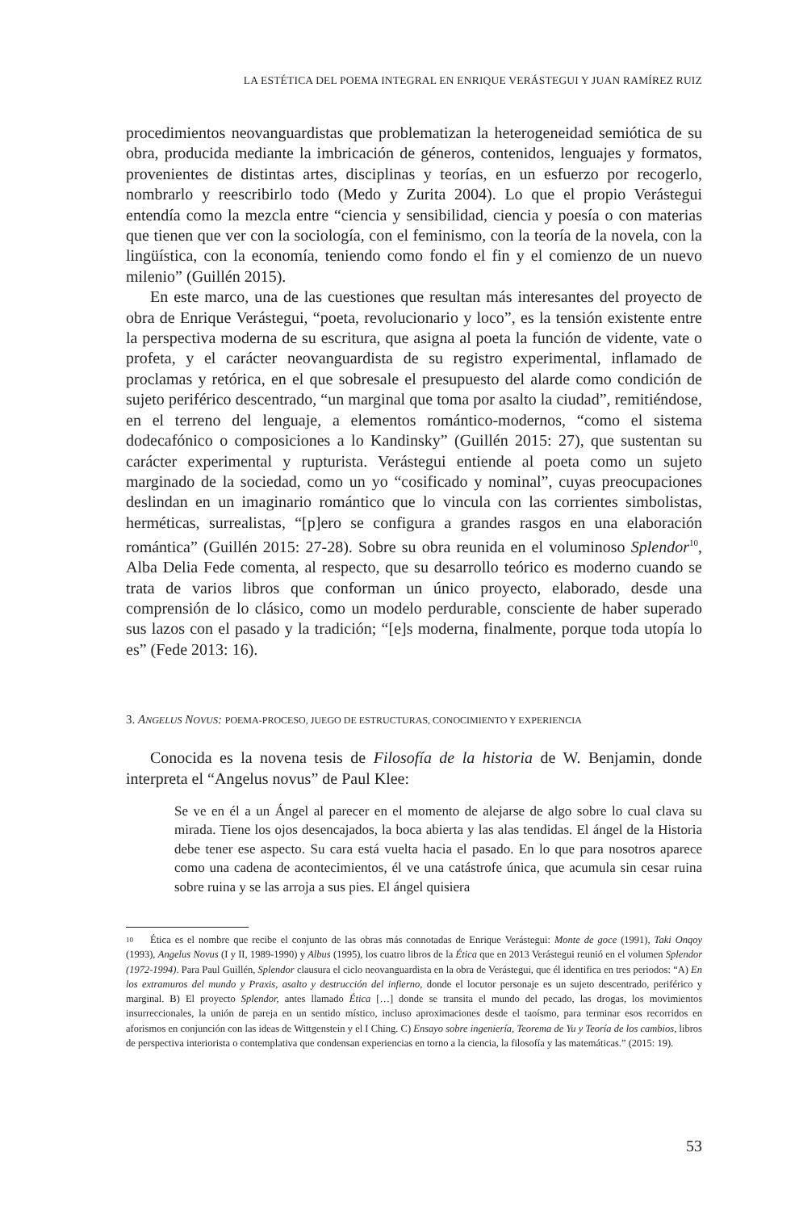LA ESTÉTICA DEL POEMA INTEGRAL EN ENRIQUE VERÁSTEGUI Y JUAN RAMÍREZ RUIZ
procedimientos neovanguardistas que problematizan la heterogeneidad semiótica de su obra, producida mediante la imbricación de géneros, contenidos, lenguajes y formatos, provenientes de distintas artes, disciplinas y teorías, en un esfuerzo por recogerlo, nombrarlo y reescribirlo todo (Medo y Zurita 2004). Lo que el propio Verástegui entendía como la mezcla entre “ciencia y sensibilidad, ciencia y poesía o con materias que tienen que ver con la sociología, con el feminismo, con la teoría de la novela, con la lingüística, con la economía, teniendo como fondo el fin y el comienzo de un nuevo milenio” (Guillén 2015).
En este marco, una de las cuestiones que resultan más interesantes del proyecto de obra de Enrique Verástegui, “poeta, revolucionario y loco”, es la tensión existente entre la perspectiva moderna de su escritura, que asigna al poeta la función de vidente, vate o profeta, y el carácter neovanguardista de su registro experimental, inflamado de proclamas y retórica, en el que sobresale el presupuesto del alarde como condición de sujeto periférico descentrado, “un marginal que toma por asalto la ciudad”, remitiéndose, en el terreno del lenguaje, a elementos romántico-modernos, “como el sistema dodecafónico o composiciones a lo Kandinsky” (Guillén 2015: 27), que sustentan su carácter experimental y rupturista. Verástegui entiende al poeta como un sujeto marginado de la sociedad, como un yo “cosificado y nominal”, cuyas preocupaciones deslindan en un imaginario romántico que lo vincula con las corrientes simbolistas, herméticas, surrealistas, “[p]ero se configura a grandes rasgos en una elaboración romántica” (Guillén 2015: 27-28). Sobre su obra reunida en el voluminoso Splendor<sup>10</sup>, Alba Delia Fede comenta, al respecto, que su desarrollo teórico es moderno cuando se trata de varios libros que conforman un único proyecto, elaborado, desde una comprensión de lo clásico, como un modelo perdurable, consciente de haber superado sus lazos con el pasado y la tradición; “[e]s moderna, finalmente, porque toda utopía lo es” (Fede 2013: 16).
3. ANGELUS NOVUS: POEMA-PROCESO, JUEGO DE ESTRUCTURAS, CONOCIMIENTO Y EXPERIENCIA
Conocida es la novena tesis de Filosofía de la historia de W. Benjamin, donde interpreta el “Angelus novus” de Paul Klee:
Se ve en él a un Ángel al parecer en el momento de alejarse de algo sobre lo cual clava su mirada. Tiene los ojos desencajados, la boca abierta y las alas tendidas. El ángel de la Historia debe tener ese aspecto. Su cara está vuelta hacia el pasado. En lo que para nosotros aparece como una cadena de acontecimientos, él ve una catástrofe única, que acumula sin cesar ruina sobre ruina y se las arroja a sus pies. El ángel quisiera
10 Ética es el nombre que recibe el conjunto de las obras más connotadas de Enrique Verástegui: Monte de goce (1991), Taki Onqoy (1993), Angelus Novus (I y II, 1989-1990) y Albus (1995), los cuatro libros de la Ética que en 2013 Verástegui reunió en el volumen Splendor (1972-1994). Para Paul Guillén, Splendor clausura el ciclo neovanguardista en la obra de Verástegui, que él identifica en tres periodos: “A) En los extramuros del mundo y Praxis, asalto y destrucción del infierno, donde el locutor personaje es un sujeto descentrado, periférico y marginal. B) El proyecto Splendor, antes llamado Ética […] donde se transita el mundo del pecado, las drogas, los movimientos insurreccionales, la unión de pareja en un sentido místico, incluso aproximaciones desde el taoísmo, para terminar esos recorridos en aforismos en conjunción con las ideas de Wittgenstein y el I Ching. C) Ensayo sobre ingeniería, Teorema de Yu y Teoría de los cambios, libros de perspectiva interiorista o contemplativa que condensan experiencias en torno a la ciencia, la filosofía y las matemáticas.” (2015: 19).
53